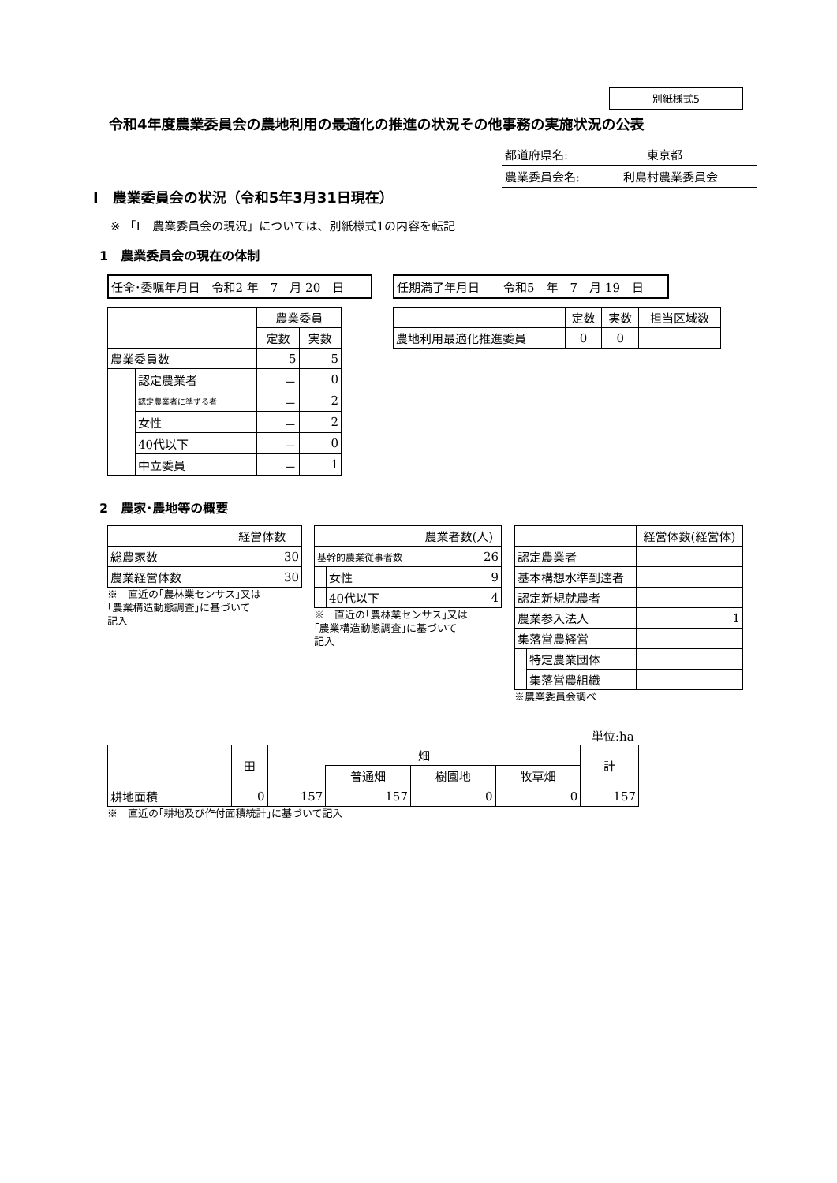別紙様式5
令和4年度農業委員会の農地利用の最適化の推進の状況その他事務の実施状況の公表
都道府県名: 東京都
農業委員会名: 利島村農業委員会
Ⅰ　農業委員会の状況（令和5年3月31日現在）
※ 「Ⅰ　農業委員会の現況」については、別紙様式1の内容を転記
1　農業委員会の現在の体制
任命･委嘱年月日　令和2 年　7　月 20　日 任期満了年月日　　令和5　年　7　月 19　日
| | | 農業委員 | |
| | | 定数 | 実数 |
| 農業委員数 | | 5 | 5 |
| | 認定農業者 | － | 0 |
| | 認定農業者に準ずる者 | － | 2 |
| | 女性 | － | 2 |
| | 40代以下 | － | 0 |
| | 中立委員 | － | 1 |
| | 定数 | 実数 | 担当区域数 |
| 農地利用最適化推進委員 | 0 | 0 | |
2　農家･農地等の概要
| | 経営体数 |
| 総農家数 | 30 |
| 農業経営体数 | 30 |
※　直近の｢農林業センサス｣又は
｢農業構造動態調査｣に基づいて
記入
| | | 農業者数(人) |
| 基幹的農業従事者数 | | 26 |
| | 女性 | 9 |
| | 40代以下 | 4 |
※　直近の｢農林業センサス｣又は
｢農業構造動態調査｣に基づいて
記入
| | | 経営体数(経営体) |
| 認定農業者 | | |
| 基本構想水準到達者 | | |
| 認定新規就農者 | | |
| 農業参入法人 | | 1 |
| 集落営農経営 | | |
| | 特定農業団体 | |
| | 集落営農組織 | |
※農業委員会調べ
単位:ha
| | 田 | 畑 | | | | 計 |
| | | | 普通畑 | 樹園地 | 牧草畑 | |
| 耕地面積 | 0 | 157 | 157 | 0 | 0 | 157 |
※　直近の｢耕地及び作付面積統計｣に基づいて記入